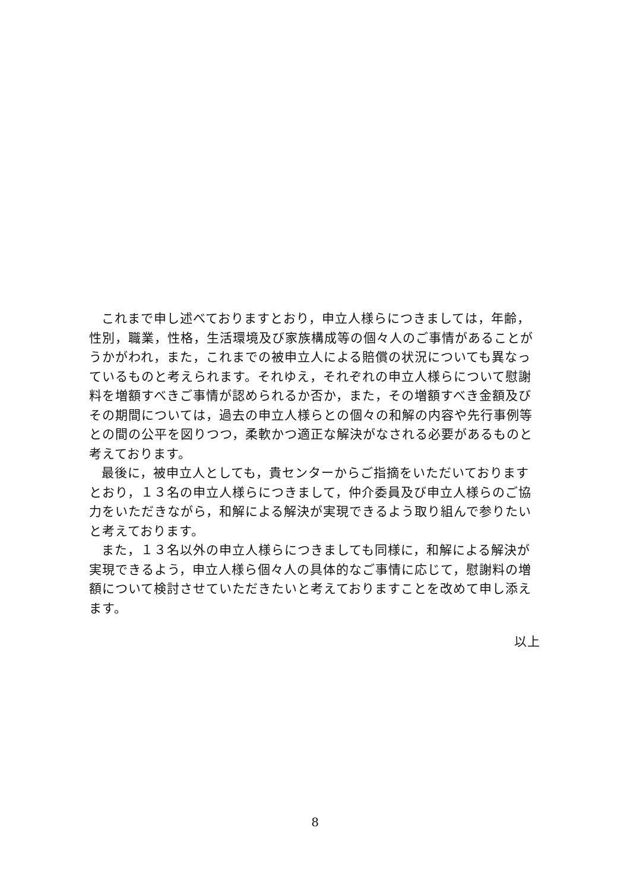これまで申し述べておりますとおり，申立人様らにつきましては，年齢，性別，職業，性格，生活環境及び家族構成等の個々人のご事情があることがうかがわれ，また，これまでの被申立人による賠償の状況についても異なっているものと考えられます。それゆえ，それぞれの申立人様らについて慰謝料を増額すべきご事情が認められるか否か，また，その増額すべき金額及びその期間については，過去の申立人様らとの個々の和解の内容や先行事例等との間の公平を図りつつ，柔軟かつ適正な解決がなされる必要があるものと考えております。
最後に，被申立人としても，貴センターからご指摘をいただいておりますとおり，１３名の申立人様らにつきまして，仲介委員及び申立人様らのご協力をいただきながら，和解による解決が実現できるよう取り組んで参りたいと考えております。
また，１３名以外の申立人様らにつきましても同様に，和解による解決が実現できるよう，申立人様ら個々人の具体的なご事情に応じて，慰謝料の増額について検討させていただきたいと考えておりますことを改めて申し添えます。
以上
8